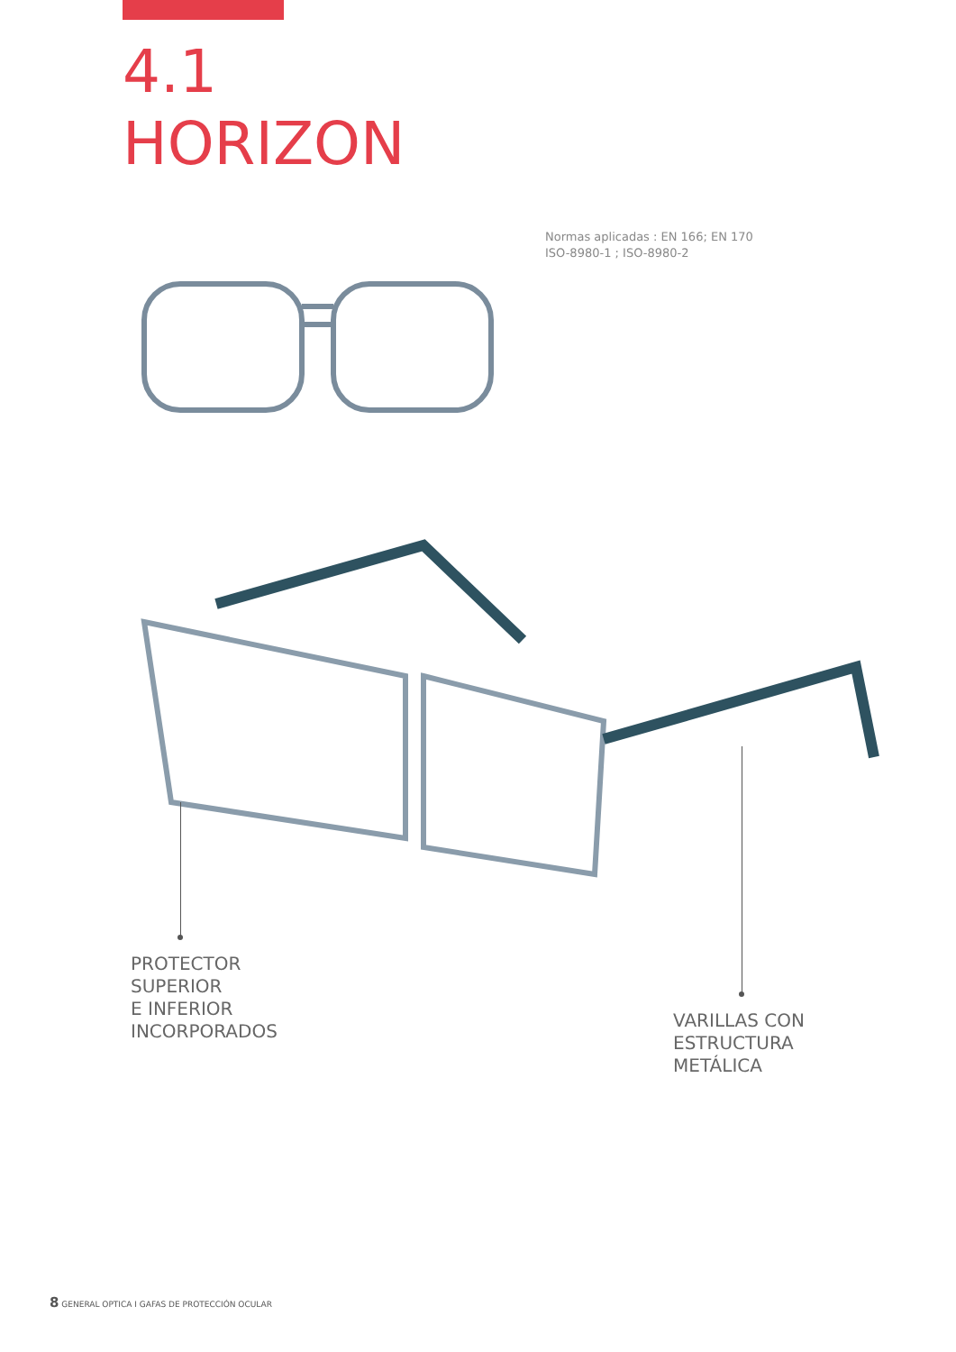4.1
HORIZON
Normas aplicadas : EN 166; EN 170
ISO-8980-1 ; ISO-8980-2
PROTECTOR
SUPERIOR
E INFERIOR
INCORPORADOS
VARILLAS CON
ESTRUCTURA
METÁLICA
8 GENERAL OPTICA I GAFAS DE PROTECCIÓN OCULAR